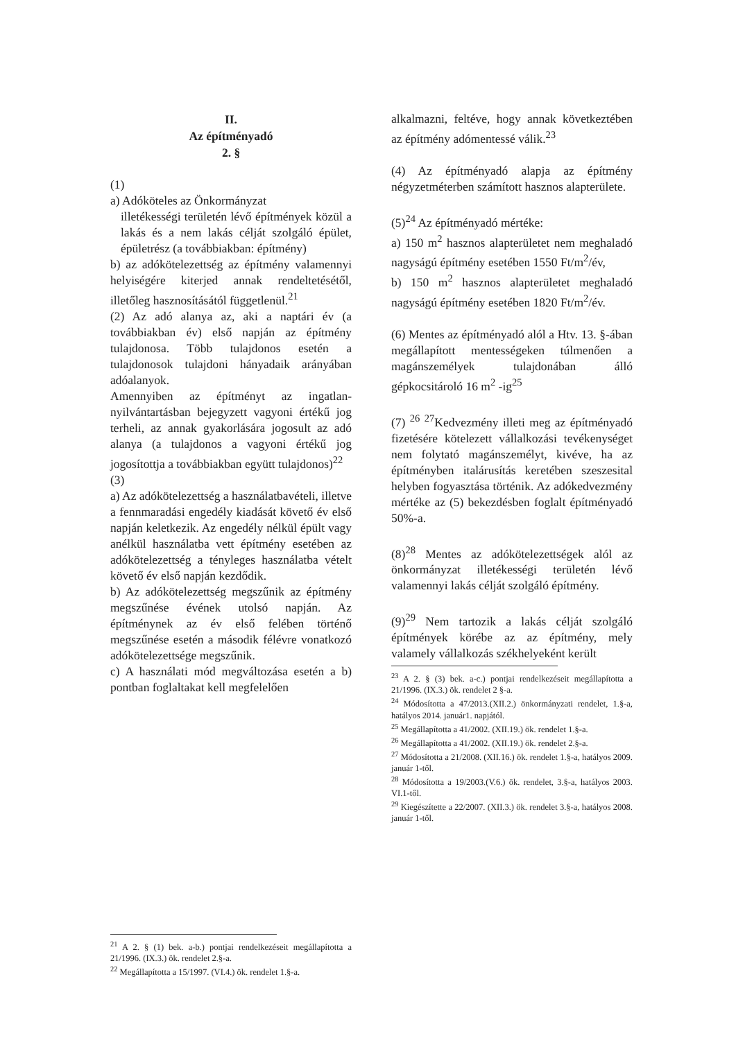II.
Az építményadó
2. §
(1)
a) Adóköteles az Önkormányzat
illetékességi területén lévő építmények közül a lakás és a nem lakás célját szolgáló épület, épületrész (a továbbiakban: építmény)
b) az adókötelezettség az építmény valamennyi helyiségére kiterjed annak rendeltetésétől, illetőleg hasznosításától függetlenül.<sup>21</sup>
(2) Az adó alanya az, aki a naptári év (a továbbiakban év) első napján az építmény tulajdonosa. Több tulajdonos esetén a tulajdonosok tulajdoni hányadaik arányában adóalanyok.
Amennyiben az építményt az ingatlan-nyilvántartásban bejegyzett vagyoni értékű jog terheli, az annak gyakorlására jogosult az adó alanya (a tulajdonos a vagyoni értékű jog jogosítottja a továbbiakban együtt tulajdonos)<sup>22</sup>
(3)
a) Az adókötelezettség a használatbavételi, illetve a fennmaradási engedély kiadását követő év első napján keletkezik. Az engedély nélkül épült vagy anélkül használatba vett építmény esetében az adókötelezettség a tényleges használatba vételt követő év első napján kezdődik.
b) Az adókötelezettség megszűnik az építmény megszűnése évének utolsó napján. Az építménynek az év első felében történő megszűnése esetén a második félévre vonatkozó adókötelezettsége megszűnik.
c) A használati mód megváltozása esetén a b) pontban foglaltakat kell megfelelően
<sup>21</sup> A 2. § (1) bek. a-b.) pontjai rendelkezéseit megállapította a 21/1996. (IX.3.) ök. rendelet 2.§-a.
<sup>22</sup> Megállapította a 15/1997. (VI.4.) ök. rendelet 1.§-a.
alkalmazni, feltéve, hogy annak következtében az építmény adómentessé válik.<sup>23</sup>
(4) Az építményadó alapja az építmény négyzetméterben számított hasznos alapterülete.
(5)<sup>24</sup> Az építményadó mértéke:
a) 150 m<sup>2</sup> hasznos alapterületet nem meghaladó nagyságú építmény esetében 1550 Ft/m<sup>2</sup>/év,
b) 150 m<sup>2</sup> hasznos alapterületet meghaladó nagyságú építmény esetében 1820 Ft/m<sup>2</sup>/év.
(6) Mentes az építményadó alól a Htv. 13. §-ában megállapított mentességeken túlmenően a magánszemélyek tulajdonában álló gépkocsitároló 16 m<sup>2</sup> -ig<sup>25</sup>
(7) <sup>26</sup> <sup>27</sup>Kedvezmény illeti meg az építményadó fizetésére kötelezett vállalkozási tevékenységet nem folytató magánszemélyt, kivéve, ha az építményben italárusítás keretében szeszesital helyben fogyasztása történik. Az adókedvezmény mértéke az (5) bekezdésben foglalt építményadó 50%-a.
(8)<sup>28</sup> Mentes az adókötelezettségek alól az önkormányzat illetékességi területén lévő valamennyi lakás célját szolgáló építmény.
(9)<sup>29</sup> Nem tartozik a lakás célját szolgáló építmények körébe az az építmény, mely valamely vállalkozás székhelyeként került
<sup>23</sup> A 2. § (3) bek. a-c.) pontjai rendelkezéseit megállapította a 21/1996. (IX.3.) ök. rendelet 2 §-a.
<sup>24</sup> Módosította a 47/2013.(XII.2.) önkormányzati rendelet, 1.§-a, hatályos 2014. január1. napjától.
<sup>25</sup> Megállapította a 41/2002. (XII.19.) ök. rendelet 1.§-a.
<sup>26</sup> Megállapította a 41/2002. (XII.19.) ök. rendelet 2.§-a.
<sup>27</sup> Módosította a 21/2008. (XII.16.) ök. rendelet 1.§-a, hatályos 2009. január 1-től.
<sup>28</sup> Módosította a 19/2003.(V.6.) ök. rendelet, 3.§-a, hatályos 2003. VI.1-től.
<sup>29</sup> Kiegészítette a 22/2007. (XII.3.) ök. rendelet 3.§-a, hatályos 2008. január 1-től.